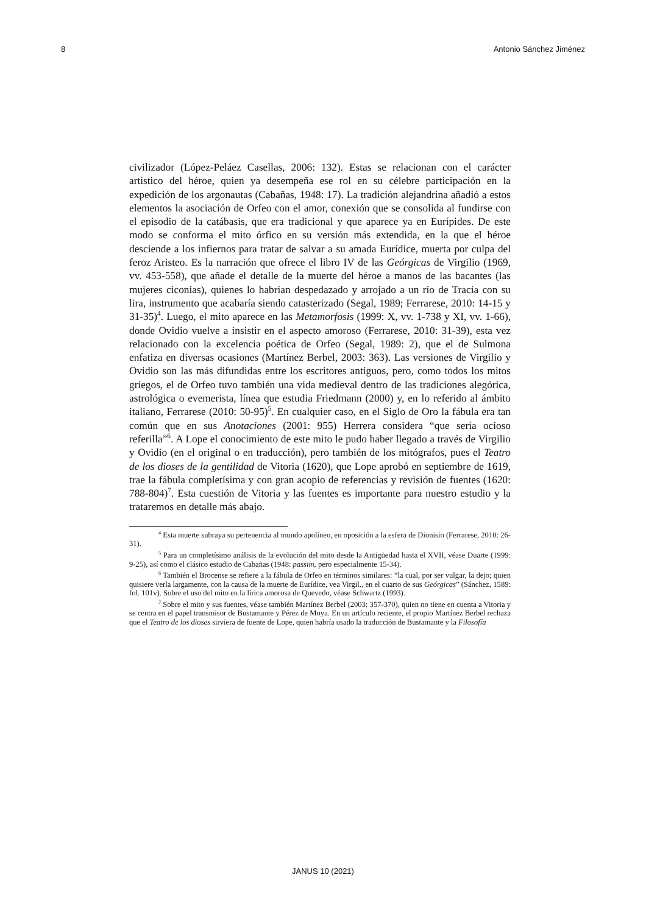8 Antonio Sánchez Jiménez
civilizador (López-Peláez Casellas, 2006: 132). Estas se relacionan con el carácter artístico del héroe, quien ya desempeña ese rol en su célebre participación en la expedición de los argonautas (Cabañas, 1948: 17). La tradición alejandrina añadió a estos elementos la asociación de Orfeo con el amor, conexión que se consolida al fundirse con el episodio de la catábasis, que era tradicional y que aparece ya en Eurípides. De este modo se conforma el mito órfico en su versión más extendida, en la que el héroe desciende a los infiernos para tratar de salvar a su amada Eurídice, muerta por culpa del feroz Aristeo. Es la narración que ofrece el libro IV de las Geórgicas de Virgilio (1969, vv. 453-558), que añade el detalle de la muerte del héroe a manos de las bacantes (las mujeres ciconias), quienes lo habrían despedazado y arrojado a un río de Tracia con su lira, instrumento que acabaría siendo catasterizado (Segal, 1989; Ferrarese, 2010: 14-15 y 31-35)<sup>4</sup>. Luego, el mito aparece en las Metamorfosis (1999: X, vv. 1-738 y XI, vv. 1-66), donde Ovidio vuelve a insistir en el aspecto amoroso (Ferrarese, 2010: 31-39), esta vez relacionado con la excelencia poética de Orfeo (Segal, 1989: 2), que el de Sulmona enfatiza en diversas ocasiones (Martínez Berbel, 2003: 363). Las versiones de Virgilio y Ovidio son las más difundidas entre los escritores antiguos, pero, como todos los mitos griegos, el de Orfeo tuvo también una vida medieval dentro de las tradiciones alegórica, astrológica o evemerista, línea que estudia Friedmann (2000) y, en lo referido al ámbito italiano, Ferrarese (2010: 50-95)<sup>5</sup>. En cualquier caso, en el Siglo de Oro la fábula era tan común que en sus Anotaciones (2001: 955) Herrera considera “que sería ocioso referilla”<sup>6</sup>. A Lope el conocimiento de este mito le pudo haber llegado a través de Virgilio y Ovidio (en el original o en traducción), pero también de los mitógrafos, pues el Teatro de los dioses de la gentilidad de Vitoria (1620), que Lope aprobó en septiembre de 1619, trae la fábula completísima y con gran acopio de referencias y revisión de fuentes (1620: 788-804)<sup>7</sup>. Esta cuestión de Vitoria y las fuentes es importante para nuestro estudio y la trataremos en detalle más abajo.
<sup>4</sup> Esta muerte subraya su pertenencia al mundo apolíneo, en oposición a la esfera de Dionisio (Ferrarese, 2010: 26-31).
<sup>5</sup> Para un completísimo análisis de la evolución del mito desde la Antigüedad hasta el XVII, véase Duarte (1999: 9-25), así como el clásico estudio de Cabañas (1948: passim, pero especialmente 15-34).
<sup>6</sup> También el Brocense se refiere a la fábula de Orfeo en términos similares: “la cual, por ser vulgar, la dejo; quien quisiere verla largamente, con la causa de la muerte de Eurídice, vea Virgil., en el cuarto de sus Geórgicas” (Sánchez, 1589: fol. 101v). Sobre el uso del mito en la lírica amorosa de Quevedo, véase Schwartz (1993).
<sup>7</sup> Sobre el mito y sus fuentes, véase también Martínez Berbel (2003: 357-370), quien no tiene en cuenta a Vitoria y se centra en el papel transmisor de Bustamante y Pérez de Moya. En un artículo reciente, el propio Martínez Berbel rechaza que el Teatro de los dioses sirviera de fuente de Lope, quien habría usado la traducción de Bustamante y la Filosofía
JANUS 10 (2021)